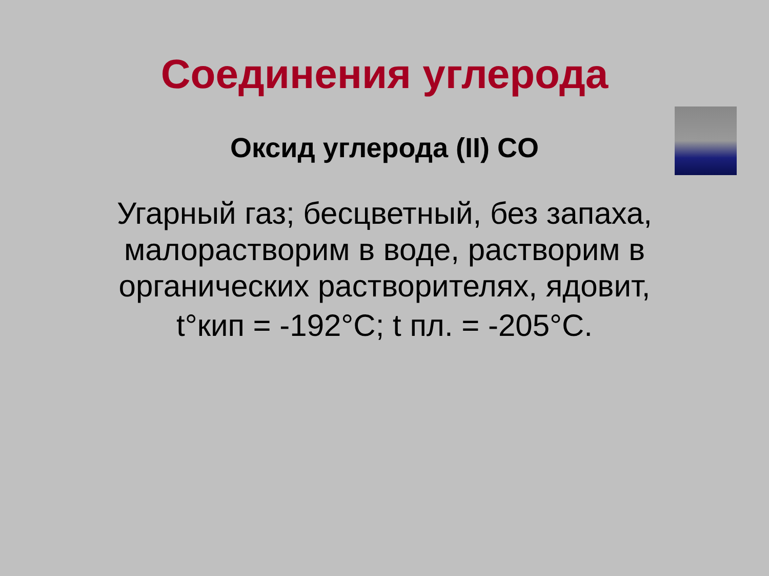Соединения углерода
Оксид углерода (II) CO
Угарный газ; бесцветный, без запаха, малорастворим в воде, растворим в органических растворителях, ядовит,
t°кип = -192°C; t пл. = -205°C.